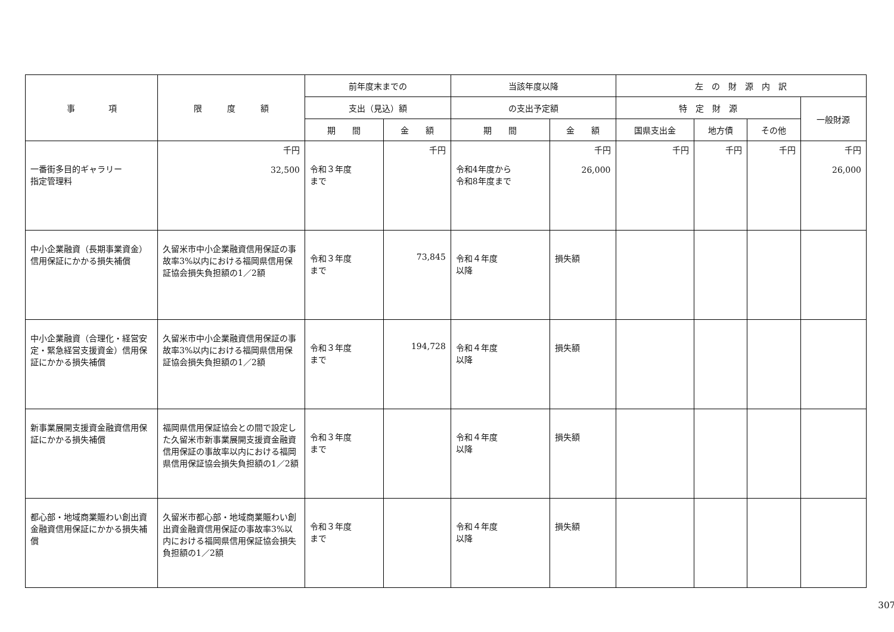| 事 項 | 限 度 額 | 前年度末までの | | 当該年度以降 | | 左 の 財 源 内 訳 | | | |
| --- | --- | --- | --- | --- | --- | --- | --- | --- | --- |
| | | 支出（見込）額 | | の支出予定額 | | 特 定 財 源 | | | 一般財源 |
| | | 期 間 | 金 額 | 期 間 | 金 額 | 国県支出金 | 地方債 | その他 | |
| 一番街多目的ギャラリー 指定管理料 | 千円 32,500 | 令和３年度 まで | 千円 | 令和4年度から 令和8年度まで | 千円 26,000 | 千円 | 千円 | 千円 | 千円 26,000 |
| 中小企業融資（長期事業資金）信用保証にかかる損失補償 | 久留米市中小企業融資信用保証の事故率3%以内における福岡県信用保証協会損失負担額の1／2額 | 令和３年度 まで | 73,845 | 令和４年度 以降 | 損失額 | | | | |
| 中小企業融資（合理化・経営安定・緊急経営支援資金）信用保証にかかる損失補償 | 久留米市中小企業融資信用保証の事故率3%以内における福岡県信用保証協会損失負担額の1／2額 | 令和３年度 まで | 194,728 | 令和４年度 以降 | 損失額 | | | | |
| 新事業展開支援資金融資信用保証にかかる損失補償 | 福岡県信用保証協会との間で設定した久留米市新事業展開支援資金融資信用保証の事故率以内における福岡県信用保証協会損失負担額の1／2額 | 令和３年度 まで | | 令和４年度 以降 | 損失額 | | | | |
| 都心部・地域商業賑わい創出資金融資信用保証にかかる損失補償 | 久留米市都心部・地域商業賑わい創出資金融資信用保証の事故率3%以内における福岡県信用保証協会損失負担額の1／2額 | 令和３年度 まで | | 令和４年度 以降 | 損失額 | | | | |
307